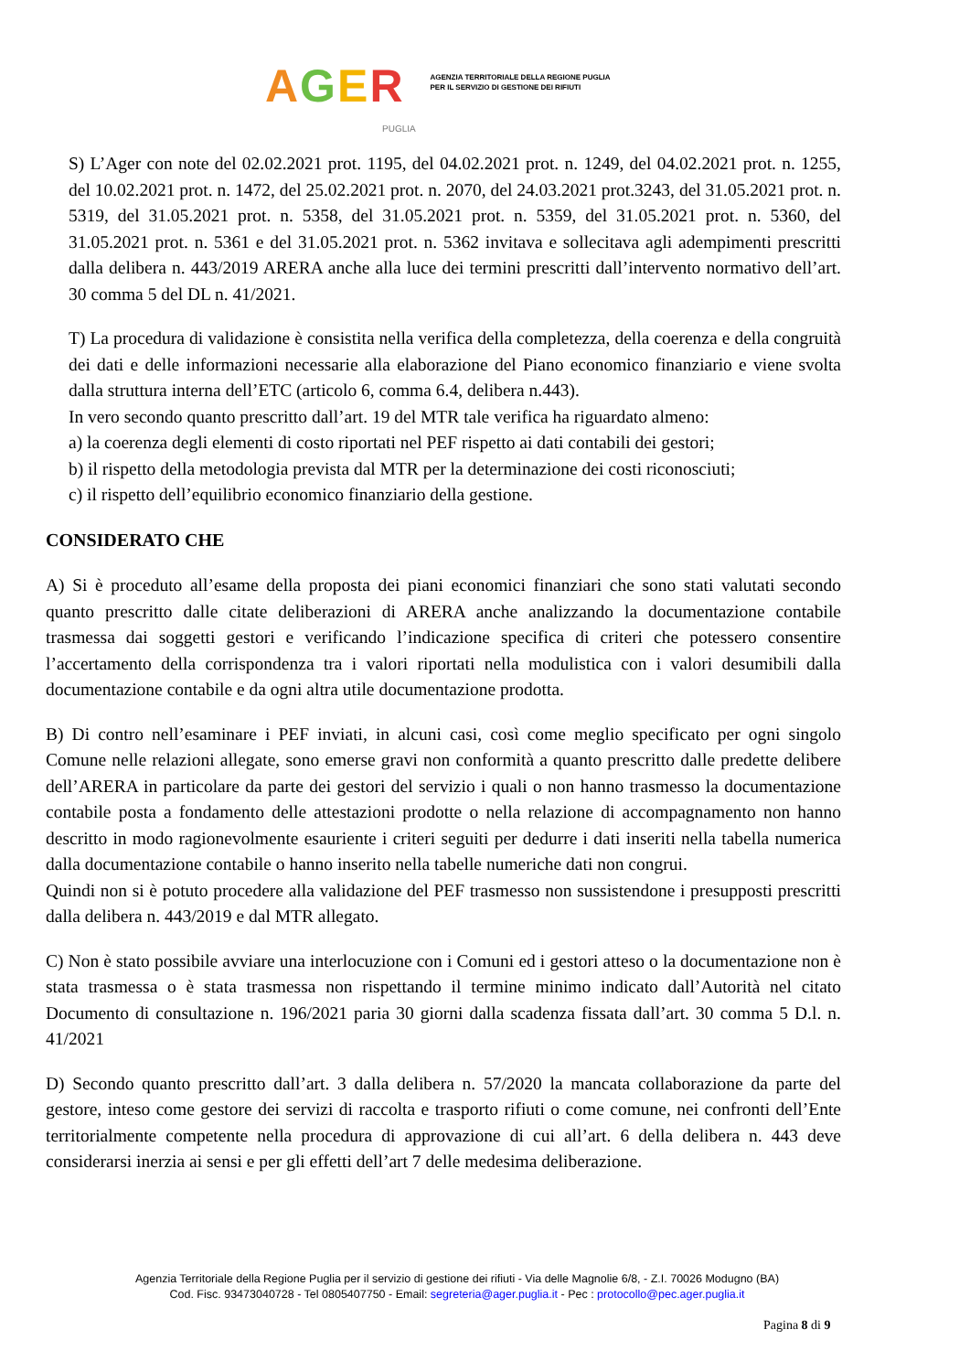AGER
AGENZIA TERRITORIALE DELLA REGIONE PUGLIA
PER IL SERVIZIO DI GESTIONE DEI RIFIUTI
PUGLIA
S) L’Ager con note del 02.02.2021 prot. 1195, del 04.02.2021 prot. n. 1249, del 04.02.2021 prot. n. 1255, del 10.02.2021 prot. n. 1472, del 25.02.2021 prot. n. 2070, del 24.03.2021 prot.3243, del 31.05.2021 prot. n. 5319, del 31.05.2021 prot. n. 5358, del 31.05.2021 prot. n. 5359, del 31.05.2021 prot. n. 5360, del 31.05.2021 prot. n. 5361 e del 31.05.2021 prot. n. 5362 invitava e sollecitava agli adempimenti prescritti dalla delibera n. 443/2019 ARERA anche alla luce dei termini prescritti dall’intervento normativo dell’art. 30 comma 5 del DL n. 41/2021.
T) La procedura di validazione è consistita nella verifica della completezza, della coerenza e della congruità dei dati e delle informazioni necessarie alla elaborazione del Piano economico finanziario e viene svolta dalla struttura interna dell’ETC (articolo 6, comma 6.4, delibera n.443).
In vero secondo quanto prescritto dall’art. 19 del MTR tale verifica ha riguardato almeno:
a) la coerenza degli elementi di costo riportati nel PEF rispetto ai dati contabili dei gestori;
b) il rispetto della metodologia prevista dal MTR per la determinazione dei costi riconosciuti;
c) il rispetto dell’equilibrio economico finanziario della gestione.
CONSIDERATO CHE
A) Si è proceduto all’esame della proposta dei piani economici finanziari che sono stati valutati secondo quanto prescritto dalle citate deliberazioni di ARERA anche analizzando la documentazione contabile trasmessa dai soggetti gestori e verificando l’indicazione specifica di criteri che potessero consentire l’accertamento della corrispondenza tra i valori riportati nella modulistica con i valori desumibili dalla documentazione contabile e da ogni altra utile documentazione prodotta.
B) Di contro nell’esaminare i PEF inviati, in alcuni casi, così come meglio specificato per ogni singolo Comune nelle relazioni allegate, sono emerse gravi non conformità a quanto prescritto dalle predette delibere dell’ARERA in particolare da parte dei gestori del servizio i quali o non hanno trasmesso la documentazione contabile posta a fondamento delle attestazioni prodotte o nella relazione di accompagnamento non hanno descritto in modo ragionevolmente esauriente i criteri seguiti per dedurre i dati inseriti nella tabella numerica dalla documentazione contabile o hanno inserito nella tabelle numeriche dati non congrui.
Quindi non si è potuto procedere alla validazione del PEF trasmesso non sussistendone i presupposti prescritti dalla delibera n. 443/2019 e dal MTR allegato.
C) Non è stato possibile avviare una interlocuzione con i Comuni ed i gestori atteso o la documentazione non è stata trasmessa o è stata trasmessa non rispettando il termine minimo indicato dall’Autorità nel citato Documento di consultazione n. 196/2021 paria 30 giorni dalla scadenza fissata dall’art. 30 comma 5 D.l. n. 41/2021
D) Secondo quanto prescritto dall’art. 3 dalla delibera n. 57/2020 la mancata collaborazione da parte del gestore, inteso come gestore dei servizi di raccolta e trasporto rifiuti o come comune, nei confronti dell’Ente territorialmente competente nella procedura di approvazione di cui all’art. 6 della delibera n. 443 deve considerarsi inerzia ai sensi e per gli effetti dell’art 7 delle medesima deliberazione.
Agenzia Territoriale della Regione Puglia per il servizio di gestione dei rifiuti - Via delle Magnolie 6/8, - Z.I. 70026 Modugno (BA)
Cod. Fisc. 93473040728 - Tel 0805407750 - Email: segreteria@ager.puglia.it - Pec : protocollo@pec.ager.puglia.it
Pagina 8 di 9